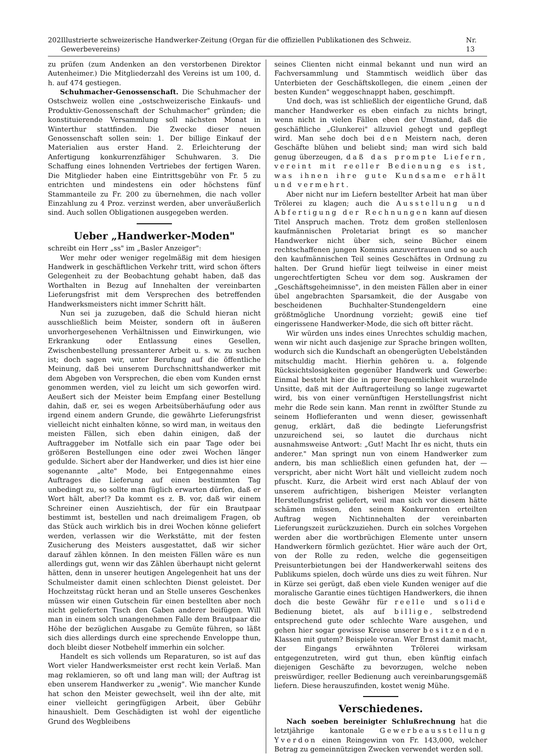202 Illustrierte schweizerische Handwerker-Zeitung (Organ für die offiziellen Publikationen des Schweiz. Gewerbevereins) Nr. 13
zu prüfen (zum Andenken an den verstorbenen Direktor Autenheimer.) Die Mitgliederzahl des Vereins ist um 100, d. h. auf 474 gestiegen.
Schuhmacher-Genossenschaft. Die Schuhmacher der Ostschweiz wollen eine „ostschweizerische Einkaufs- und Produktiv-Genossenschaft der Schuhmacher" gründen; die konstituierende Versammlung soll nächsten Monat in Winterthur stattfinden. Die Zwecke dieser neuen Genossenschaft sollen sein: 1. Der billige Einkauf der Materialien aus erster Hand. 2. Erleichterung der Anfertigung konkurrenzfähiger Schuhwaren. 3. Die Schaffung eines lohnenden Vertriebes der fertigen Waren. Die Mitglieder haben eine Eintrittsgebühr von Fr. 5 zu entrichten und mindestens ein oder höchstens fünf Stammanteile zu Fr. 200 zu übernehmen, die nach voller Einzahlung zu 4 Proz. verzinst werden, aber unveräußerlich sind. Auch sollen Obligationen ausgegeben werden.
Ueber „Handwerker-Moden"
schreibt ein Herr „ss" im „Basler Anzeiger":
Wer mehr oder weniger regelmäßig mit dem hiesigen Handwerk in geschäftlichen Verkehr tritt, wird schon öfters Gelegenheit zu der Beobachtung gehabt haben, daß das Worthalten in Bezug auf Innehalten der vereinbarten Lieferungsfrist mit dem Versprechen des betreffenden Handwerksmeisters nicht immer Schritt hält.
Nun sei ja zuzugeben, daß die Schuld hieran nicht ausschließlich beim Meister, sondern oft in äußeren unvorhergesehenen Verhältnissen und Einwirkungen, wie Erkrankung oder Entlassung eines Gesellen, Zwischenbestellung pressanterer Arbeit u. s. w. zu suchen ist; doch sagen wir, unter Berufung auf die öffentliche Meinung, daß bei unserem Durchschnittshandwerker mit dem Abgeben von Versprechen, die eben vom Kunden ernst genommen werden, viel zu leicht um sich geworfen wird. Aeußert sich der Meister beim Empfang einer Bestellung dahin, daß er, sei es wegen Arbeitsüberhäufung oder aus irgend einem andern Grunde, die gewährte Lieferungsfrist vielleicht nicht einhalten könne, so wird man, in weitaus den meisten Fällen, sich eben dahin einigen, daß der Auftraggeber im Notfalle sich ein paar Tage oder bei größeren Bestellungen eine oder zwei Wochen länger gedulde. Sichert aber der Handwerker, und dies ist hier eine sogenannte „alte" Mode, bei Entgegennahme eines Auftrages die Lieferung auf einen bestimmten Tag unbedingt zu, so sollte man füglich erwarten dürfen, daß er Wort hält, aber!? Da kommt es z. B. vor, daß wir einem Schreiner einen Ausziehtisch, der für ein Brautpaar bestimmt ist, bestellen und nach dreimaligem Fragen, ob das Stück auch wirklich bis in drei Wochen könne geliefert werden, verlassen wir die Werkstätte, mit der festen Zusicherung des Meisters ausgestattet, daß wir sicher darauf zählen können. In den meisten Fällen wäre es nun allerdings gut, wenn wir das Zählen überhaupt nicht gelernt hätten, denn in unserer heutigen Angelegenheit hat uns der Schulmeister damit einen schlechten Dienst geleistet. Der Hochzeitstag rückt heran und an Stelle unseres Geschenkes müssen wir einen Gutschein für einen bestellten aber noch nicht gelieferten Tisch den Gaben anderer beifügen. Will man in einem solch unangenehmen Falle dem Brautpaar die Höhe der bezüglichen Ausgabe zu Gemüte führen, so läßt sich dies allerdings durch eine sprechende Enveloppe thun, doch bleibt dieser Notbehelf immerhin ein solcher.
Handelt es sich vollends um Reparaturen, so ist auf das Wort vieler Handwerksmeister erst recht kein Verlaß. Man mag reklamieren, so oft und lang man will; der Auftrag ist eben unserem Handwerker zu „wenig". Wie mancher Kunde hat schon den Meister gewechselt, weil ihn der alte, mit einer vielleicht geringfügigen Arbeit, über Gebühr hinaushielt. Dem Geschädigten ist wohl der eigentliche Grund des Wegbleibens
seines Clienten nicht einmal bekannt und nun wird an Fachversammlung und Stammtisch weidlich über das Unterbieten der Geschäftskollegen, die einem „einen der besten Kunden" weggeschnappt haben, geschimpft.
Und doch, was ist schließlich der eigentliche Grund, daß mancher Handwerker es eben einfach zu nichts bringt, wenn nicht in vielen Fällen eben der Umstand, daß die geschäftliche „Glunkerei" allzuviel gehegt und gepflegt wird. Man sehe doch bei den Meistern nach, deren Geschäfte blühen und beliebt sind; man wird sich bald genug überzeugen, daß das prompte Liefern, vereint mit reeller Bedienung es ist, was ihnen ihre gute Kundsame erhält und vermehrt.
Aber nicht nur im Liefern bestellter Arbeit hat man über Trölerei zu klagen; auch die Ausstellung und Abfertigung der Rechnungen kann auf diesen Titel Anspruch machen. Trotz dem großen stellenlosen kaufmännischen Proletariat bringt es so mancher Handwerker nicht über sich, seine Bücher einem rechtschaffenen jungen Kommis anzuvertrauen und so auch den kaufmännischen Teil seines Geschäftes in Ordnung zu halten. Der Grund hiefür liegt teilweise in einer meist ungerechtfertigten Scheu vor dem sog. Auskramen der „Geschäftsgeheimnisse", in den meisten Fällen aber in einer übel angebrachten Sparsamkeit, die der Ausgabe von bescheidenen Buchhalter-Stundengeldern eine größtmögliche Unordnung vorzieht; gewiß eine tief eingerissene Handwerker-Mode, die sich oft bitter rächt.
Wir würden uns indes eines Unrechtes schuldig machen, wenn wir nicht auch dasjenige zur Sprache bringen wollten, wodurch sich die Kundschaft an obengerügten Uebelständen mitschuldig macht. Hierhin gehören u. a. folgende Rücksichtslosigkeiten gegenüber Handwerk und Gewerbe: Einmal besteht hier die in purer Bequemlichkeit wurzelnde Unsitte, daß mit der Auftragerteilung so lange zugewartet wird, bis von einer vernünftigen Herstellungsfrist nicht mehr die Rede sein kann. Man rennt in zwölfter Stunde zu seinem Hoflieferanten und wenn dieser, gewissenhaft genug, erklärt, daß die bedingte Lieferungsfrist unzureichend sei, so lautet die durchaus nicht ausnahmsweise Antwort: „Gut! Macht Ihr es nicht, thuts ein anderer." Man springt nun von einem Handwerker zum andern, bis man schließlich einen gefunden hat, der — verspricht, aber nicht Wort hält und vielleicht zudem noch pfuscht. Kurz, die Arbeit wird erst nach Ablauf der von unserem aufrichtigen, bisherigen Meister verlangten Herstellungsfrist geliefert, weil man sich vor diesem hätte schämen müssen, den seinem Konkurrenten erteilten Auftrag wegen Nichtinnehalten der vereinbarten Lieferungszeit zurückzuziehen. Durch ein solches Vorgehen werden aber die wortbrüchigen Elemente unter unsern Handwerkern förmlich gezüchtet. Hier wäre auch der Ort, von der Rolle zu reden, welche die gegenseitigen Preisunterbietungen bei der Handwerkerwahl seitens des Publikums spielen, doch würde uns dies zu weit führen. Nur in Kürze sei gerügt, daß eben viele Kunden weniger auf die moralische Garantie eines tüchtigen Handwerkers, die ihnen doch die beste Gewähr für reelle und solide Bedienung bietet, als auf billige, selbstredend entsprechend gute oder schlechte Ware ausgehen, und gehen hier sogar gewisse Kreise unserer besitzenden Klassen mit gutem? Beispiele voran. Wer Ernst damit macht, der Eingangs erwähnten Trölerei wirksam entgegenzutreten, wird gut thun, eben künftig einfach diejenigen Geschäfte zu bevorzugen, welche neben preiswürdiger, reeller Bedienung auch vereinbarungsgemäß liefern. Diese herauszufinden, kostet wenig Mühe.
Verschiedenes.
Nach soeben bereinigter Schlußrechnung hat die letztjährige kantonale Gewerbeausstellung Yverdon einen Reingewinn von Fr. 143,000, welcher Betrag zu gemeinnützigen Zwecken verwendet werden soll.